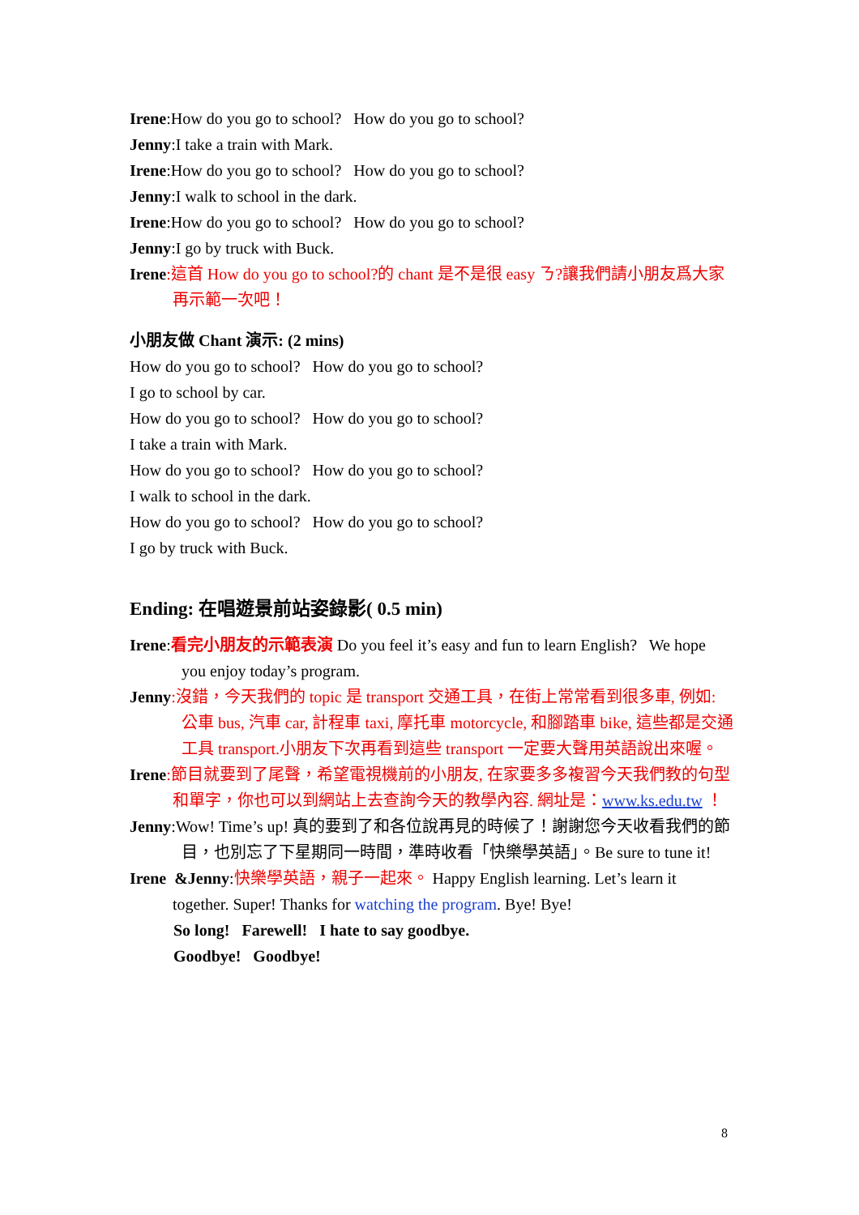Irene:How do you go to school? How do you go to school?
Jenny:I take a train with Mark.
Irene:How do you go to school? How do you go to school?
Jenny:I walk to school in the dark.
Irene:How do you go to school? How do you go to school?
Jenny:I go by truck with Buck.
Irene:這首 How do you go to school?的 chant 是不是很 easy ㄋ?讓我們請小朋友爲大家再示範一次吧！
小朋友做 Chant 演示: (2 mins)
How do you go to school? How do you go to school?
I go to school by car.
How do you go to school? How do you go to school?
I take a train with Mark.
How do you go to school? How do you go to school?
I walk to school in the dark.
How do you go to school? How do you go to school?
I go by truck with Buck.
Ending: 在唱遊景前站姿錄影( 0.5 min)
Irene:看完小朋友的示範表演 Do you feel it’s easy and fun to learn English? We hope you enjoy today’s program.
Jenny:沒錯，今天我們的 topic 是 transport 交通工具，在街上常常看到很多車, 例如: 公車 bus, 汽車 car, 計程車 taxi, 摩托車 motorcycle, 和腳踏車 bike, 這些都是交通工具 transport.小朋友下次再看到這些 transport 一定要大聲用英語說出來喔。
Irene:節目就要到了尾聲，希望電視機前的小朋友, 在家要多多複習今天我們教的句型和單字，你也可以到網站上去查詢今天的教學內容. 網址是：www.ks.edu.tw ！
Jenny:Wow! Time’s up! 真的要到了和各位說再見的時候了！謝謝您今天收看我們的節目，也別忘了下星期同一時間，準時收看「快樂學英語」。Be sure to tune it!
Irene &Jenny:快樂學英語，親子一起來。 Happy English learning. Let’s learn it together. Super! Thanks for watching the program. Bye! Bye!
So long! Farewell! I hate to say goodbye.
Goodbye! Goodbye!
8